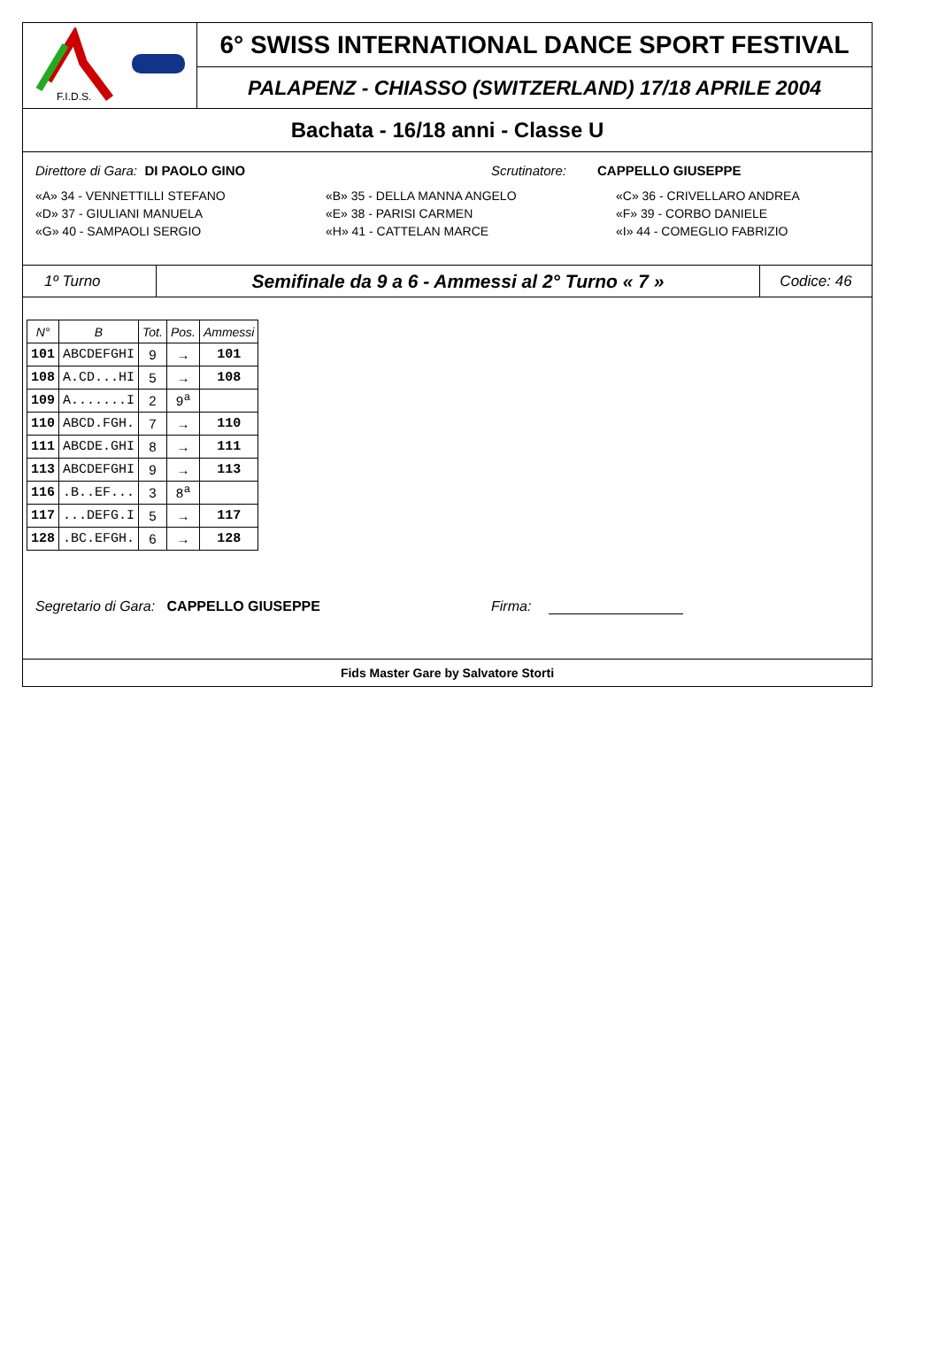F.I.D.S.
6° SWISS INTERNATIONAL DANCE SPORT FESTIVAL
PALAPENZ - CHIASSO (SWITZERLAND) 17/18 APRILE 2004
Bachata - 16/18 anni - Classe U
Direttore di Gara: DI PAOLO GINO Scrutinatore: CAPPELLO GIUSEPPE
«A» 34 - VENNETTILLI STEFANO «B» 35 - DELLA MANNA ANGELO «C» 36 - CRIVELLARO ANDREA
«D» 37 - GIULIANI MANUELA «E» 38 - PARISI CARMEN «F» 39 - CORBO DANIELE
«G» 40 - SAMPAOLI SERGIO «H» 41 - CATTELAN MARCE «I» 44 - COMEGLIO FABRIZIO
1º Turno
Semifinale da 9 a 6 - Ammessi al 2° Turno « 7 »
Codice: 46
| N° | B | Tot. | Pos. | Ammessi |
| --- | --- | --- | --- | --- |
| 101 | ABCDEFGHI | 9 | → | 101 |
| 108 | A.CD...HI | 5 | → | 108 |
| 109 | A.......I | 2 | 9<sup>a</sup> | |
| 110 | ABCD.FGH. | 7 | → | 110 |
| 111 | ABCDE.GHI | 8 | → | 111 |
| 113 | ABCDEFGHI | 9 | → | 113 |
| 116 | .B..EF... | 3 | 8<sup>a</sup> | |
| 117 | ...DEFG.I | 5 | → | 117 |
| 128 | .BC.EFGH. | 6 | → | 128 |
Segretario di Gara: CAPPELLO GIUSEPPE Firma:
Fids Master Gare by Salvatore Storti